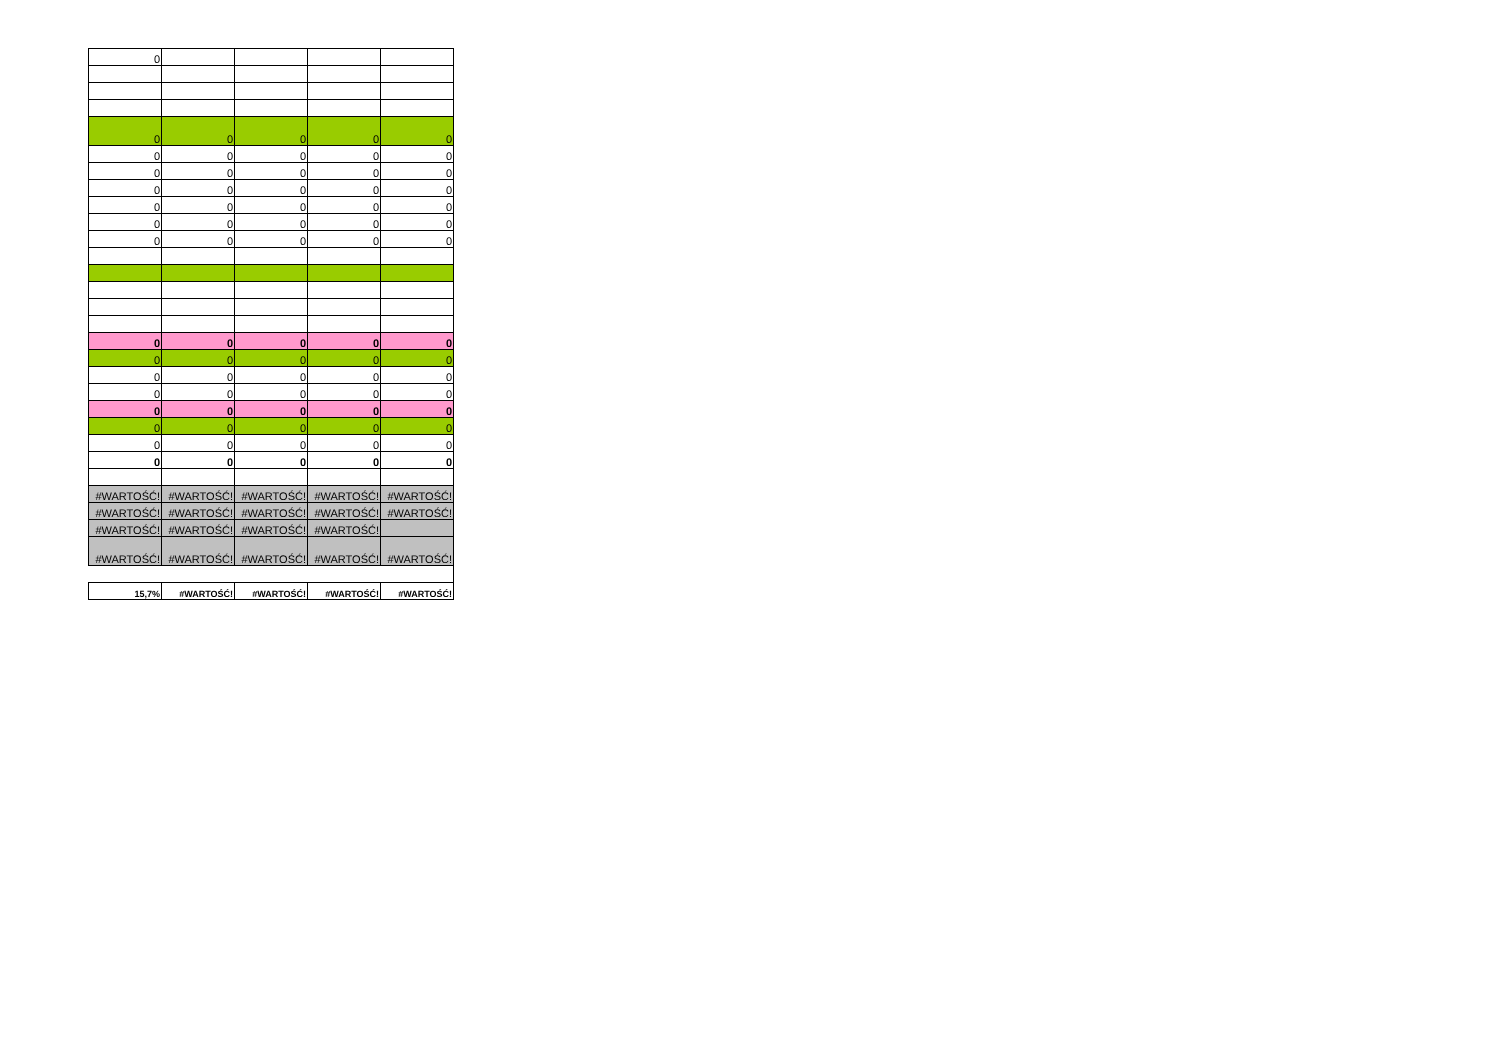| 0 | | | | |
| 0 | 0 | 0 | 0 | 0 |
| 0 | 0 | 0 | 0 | 0 |
| 0 | 0 | 0 | 0 | 0 |
| 0 | 0 | 0 | 0 | 0 |
| 0 | 0 | 0 | 0 | 0 |
| 0 | 0 | 0 | 0 | 0 |
| 0 | 0 | 0 | 0 | 0 |
| 0 | 0 | 0 | 0 | 0 |
| 0 | 0 | 0 | 0 | 0 |
| 0 | 0 | 0 | 0 | 0 |
| 0 | 0 | 0 | 0 | 0 |
| 0 | 0 | 0 | 0 | 0 |
| 0 | 0 | 0 | 0 | 0 |
| 0 | 0 | 0 | 0 | 0 |
| 0 | 0 | 0 | 0 | 0 |
| #WARTOŚĆ! | #WARTOŚĆ! | #WARTOŚĆ! | #WARTOŚĆ! | #WARTOŚĆ! |
| #WARTOŚĆ! | #WARTOŚĆ! | #WARTOŚĆ! | #WARTOŚĆ! | #WARTOŚĆ! |
| #WARTOŚĆ! | #WARTOŚĆ! | #WARTOŚĆ! | #WARTOŚĆ! | |
| #WARTOŚĆ! | #WARTOŚĆ! | #WARTOŚĆ! | #WARTOŚĆ! | #WARTOŚĆ! |
| 15,7% | #WARTOŚĆ! | #WARTOŚĆ! | #WARTOŚĆ! | #WARTOŚĆ! |